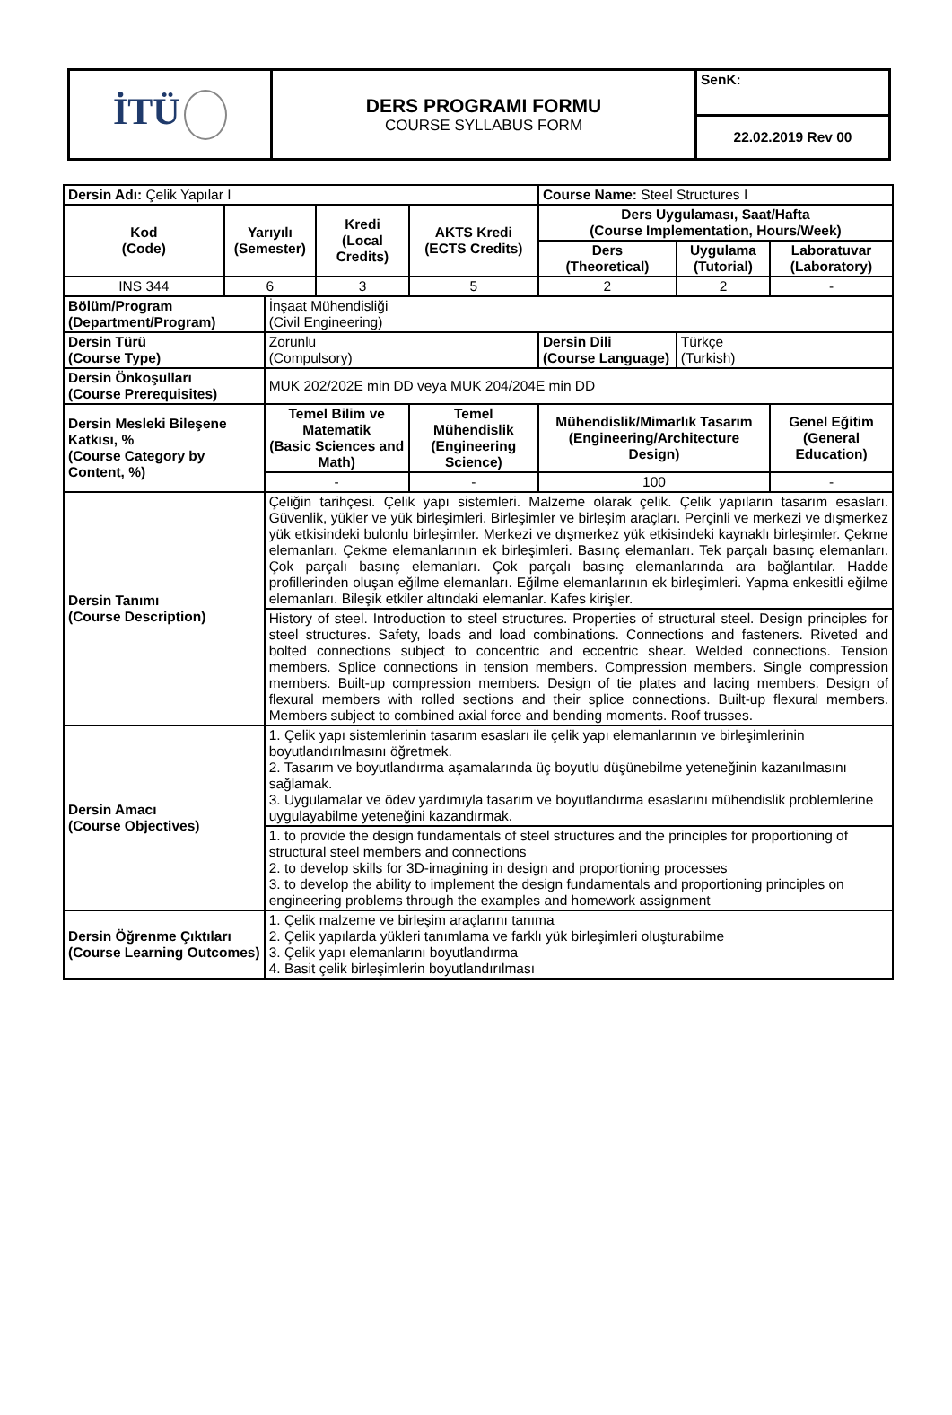| İTÜ | DERS PROGRAMI FORMU COURSE SYLLABUS FORM | SenK: |
| | | 22.02.2019 Rev 00 |
| Dersin Adı: Çelik Yapılar I | | | | | Course Name: Steel Structures I | | | |
| Kod (Code) | Yarıyılı (Semester) | | Kredi (Local Credits) | AKTS Kredi (ECTS Credits) | | Ders Uygulaması, Saat/Hafta (Course Implementation, Hours/Week) | | |
| | | | | | | Ders (Theoretical) | Uygulama (Tutorial) | Laboratuvar (Laboratory) |
| INS 344 | 6 | | 3 | 5 | | 2 | 2 | - |
| Bölüm/Program (Department/Program) | | İnşaat Mühendisliği (Civil Engineering) | | | | | | |
| Dersin Türü (Course Type) | | Zorunlu (Compulsory) | | | Dersin Dili (Course Language) | | Türkçe (Turkish) | |
| Dersin Önkoşulları (Course Prerequisites) | | MUK 202/202E min DD veya MUK 204/204E min DD | | | | | | |
| Dersin Mesleki Bileşene Katkısı, % (Course Category by Content, %) | | Temel Bilim ve Matematik (Basic Sciences and Math) | | Temel Mühendislik (Engineering Science) | Mühendislik/Mimarlık Tasarım (Engineering/Architecture Design) | | | Genel Eğitim (General Education) |
| | | - | | - | 100 | | | - |
| Dersin Tanımı (Course Description) | | Çeliğin tarihçesi. Çelik yapı sistemleri. Malzeme olarak çelik. Çelik yapıların tasarım esasları. Güvenlik, yükler ve yük birleşimleri. Birleşimler ve birleşim araçları. Perçinli ve merkezi ve dışmerkez yük etkisindeki bulonlu birleşimler. Merkezi ve dışmerkez yük etkisindeki kaynaklı birleşimler. Çekme elemanları. Çekme elemanlarının ek birleşimleri. Basınç elemanları. Tek parçalı basınç elemanları. Çok parçalı basınç elemanları. Çok parçalı basınç elemanlarında ara bağlantılar. Hadde profillerinden oluşan eğilme elemanları. Eğilme elemanlarının ek birleşimleri. Yapma enkesitli eğilme elemanları. Bileşik etkiler altındaki elemanlar. Kafes kirişler. | | | | | | |
| | | History of steel. Introduction to steel structures. Properties of structural steel. Design principles for steel structures. Safety, loads and load combinations. Connections and fasteners. Riveted and bolted connections subject to concentric and eccentric shear. Welded connections. Tension members. Splice connections in tension members. Compression members. Single compression members. Built-up compression members. Design of tie plates and lacing members. Design of flexural members with rolled sections and their splice connections. Built-up flexural members. Members subject to combined axial force and bending moments. Roof trusses. | | | | | | |
| Dersin Amacı (Course Objectives) | | 1. Çelik yapı sistemlerinin tasarım esasları ile çelik yapı elemanlarının ve birleşimlerinin boyutlandırılmasını öğretmek. 2. Tasarım ve boyutlandırma aşamalarında üç boyutlu düşünebilme yeteneğinin kazanılmasını sağlamak. 3. Uygulamalar ve ödev yardımıyla tasarım ve boyutlandırma esaslarını mühendislik problemlerine uygulayabilme yeteneğini kazandırmak. | | | | | | |
| | | 1. to provide the design fundamentals of steel structures and the principles for proportioning of structural steel members and connections 2. to develop skills for 3D-imagining in design and proportioning processes 3. to develop the ability to implement the design fundamentals and proportioning principles on engineering problems through the examples and homework assignment | | | | | | |
| Dersin Öğrenme Çıktıları (Course Learning Outcomes) | | 1. Çelik malzeme ve birleşim araçlarını tanıma 2. Çelik yapılarda yükleri tanımlama ve farklı yük birleşimleri oluşturabilme 3. Çelik yapı elemanlarını boyutlandırma 4. Basit çelik birleşimlerin boyutlandırılması | | | | | | |